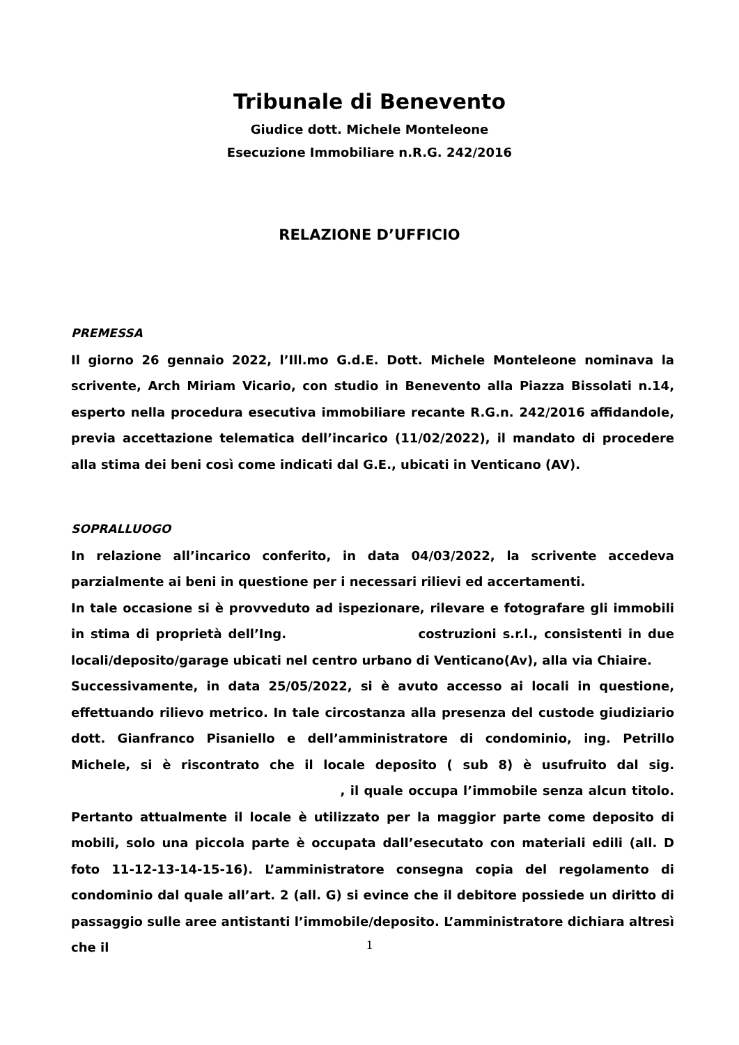Tribunale di Benevento
Giudice dott. Michele Monteleone
Esecuzione Immobiliare n.R.G. 242/2016
RELAZIONE D’UFFICIO
PREMESSA
Il giorno 26 gennaio 2022, l’Ill.mo G.d.E. Dott. Michele Monteleone nominava la scrivente, Arch Miriam Vicario, con studio in Benevento alla Piazza Bissolati n.14, esperto nella procedura esecutiva immobiliare recante R.G.n. 242/2016 affidandole, previa accettazione telematica dell’incarico (11/02/2022), il mandato di procedere alla stima dei beni così come indicati dal G.E., ubicati in Venticano (AV).
SOPRALLUOGO
In relazione all’incarico conferito, in data 04/03/2022, la scrivente accedeva parzialmente ai beni in questione per i necessari rilievi ed accertamenti.
In tale occasione si è provveduto ad ispezionare, rilevare e fotografare gli immobili in stima di proprietà dell’Ing. costruzioni s.r.l., consistenti in due locali/deposito/garage ubicati nel centro urbano di Venticano(Av), alla via Chiaire.
Successivamente, in data 25/05/2022, si è avuto accesso ai locali in questione, effettuando rilievo metrico. In tale circostanza alla presenza del custode giudiziario dott. Gianfranco Pisaniello e dell’amministratore di condominio, ing. Petrillo Michele, si è riscontrato che il locale deposito ( sub 8) è usufruito dal sig. , il quale occupa l’immobile senza alcun titolo. Pertanto attualmente il locale è utilizzato per la maggior parte come deposito di mobili, solo una piccola parte è occupata dall’esecutato con materiali edili (all. D foto 11-12-13-14-15-16). L’amministratore consegna copia del regolamento di condominio dal quale all’art. 2 (all. G) si evince che il debitore possiede un diritto di passaggio sulle aree antistanti l’immobile/deposito. L’amministratore dichiara altresì che il
1